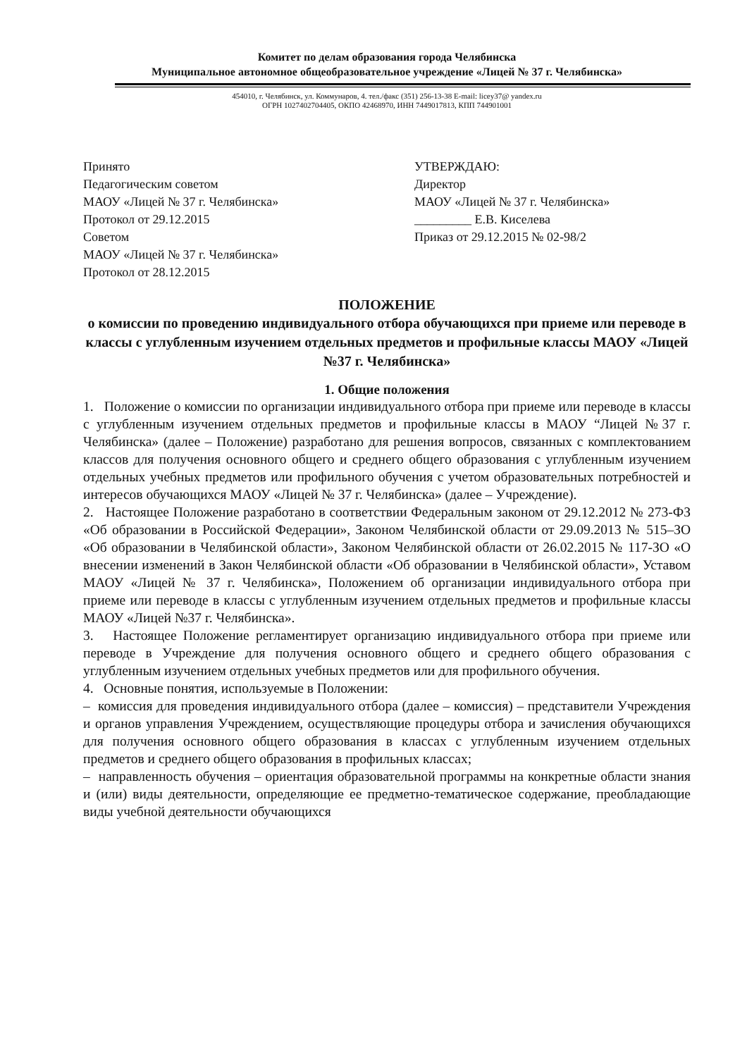Комитет по делам образования города Челябинска
Муниципальное автономное общеобразовательное учреждение «Лицей № 37 г. Челябинска»
454010, г. Челябинск, ул. Коммунаров, 4. тел./факс (351) 256-13-38 E-mail: licey37@ yandex.ru
ОГРН 1027402704405, ОКПО 42468970, ИНН 7449017813, КПП 744901001
Принято
Педагогическим советом
МАОУ «Лицей № 37 г. Челябинска»
Протокол от 29.12.2015
Советом
МАОУ «Лицей № 37 г. Челябинска»
Протокол от 28.12.2015
УТВЕРЖДАЮ:
Директор
МАОУ «Лицей № 37 г. Челябинска»
_________ Е.В. Киселева
Приказ от 29.12.2015 № 02-98/2
ПОЛОЖЕНИЕ
о комиссии по проведению индивидуального отбора обучающихся при приеме или переводе в классы с углубленным изучением отдельных предметов и профильные классы МАОУ «Лицей №37 г. Челябинска»
1. Общие положения
1. Положение о комиссии по организации индивидуального отбора при приеме или переводе в классы с углубленным изучением отдельных предметов и профильные классы в МАОУ “Лицей №37 г. Челябинска» (далее – Положение) разработано для решения вопросов, связанных с комплектованием классов для получения основного общего и среднего общего образования с углубленным изучением отдельных учебных предметов или профильного обучения с учетом образовательных потребностей и интересов обучающихся МАОУ «Лицей № 37 г. Челябинска» (далее – Учреждение).
2. Настоящее Положение разработано в соответствии Федеральным законом от 29.12.2012 № 273-ФЗ «Об образовании в Российской Федерации», Законом Челябинской области от 29.09.2013 № 515–ЗО «Об образовании в Челябинской области», Законом Челябинской области от 26.02.2015 № 117-ЗО «О внесении изменений в Закон Челябинской области «Об образовании в Челябинской области», Уставом МАОУ «Лицей № 37 г. Челябинска», Положением об организации индивидуального отбора при приеме или переводе в классы с углубленным изучением отдельных предметов и профильные классы МАОУ «Лицей №37 г. Челябинска».
3. Настоящее Положение регламентирует организацию индивидуального отбора при приеме или переводе в Учреждение для получения основного общего и среднего общего образования с углубленным изучением отдельных учебных предметов или для профильного обучения.
4. Основные понятия, используемые в Положении:
– комиссия для проведения индивидуального отбора (далее – комиссия) – представители Учреждения и органов управления Учреждением, осуществляющие процедуры отбора и зачисления обучающихся для получения основного общего образования в классах с углубленным изучением отдельных предметов и среднего общего образования в профильных классах;
– направленность обучения – ориентация образовательной программы на конкретные области знания и (или) виды деятельности, определяющие ее предметно-тематическое содержание, преобладающие виды учебной деятельности обучающихся